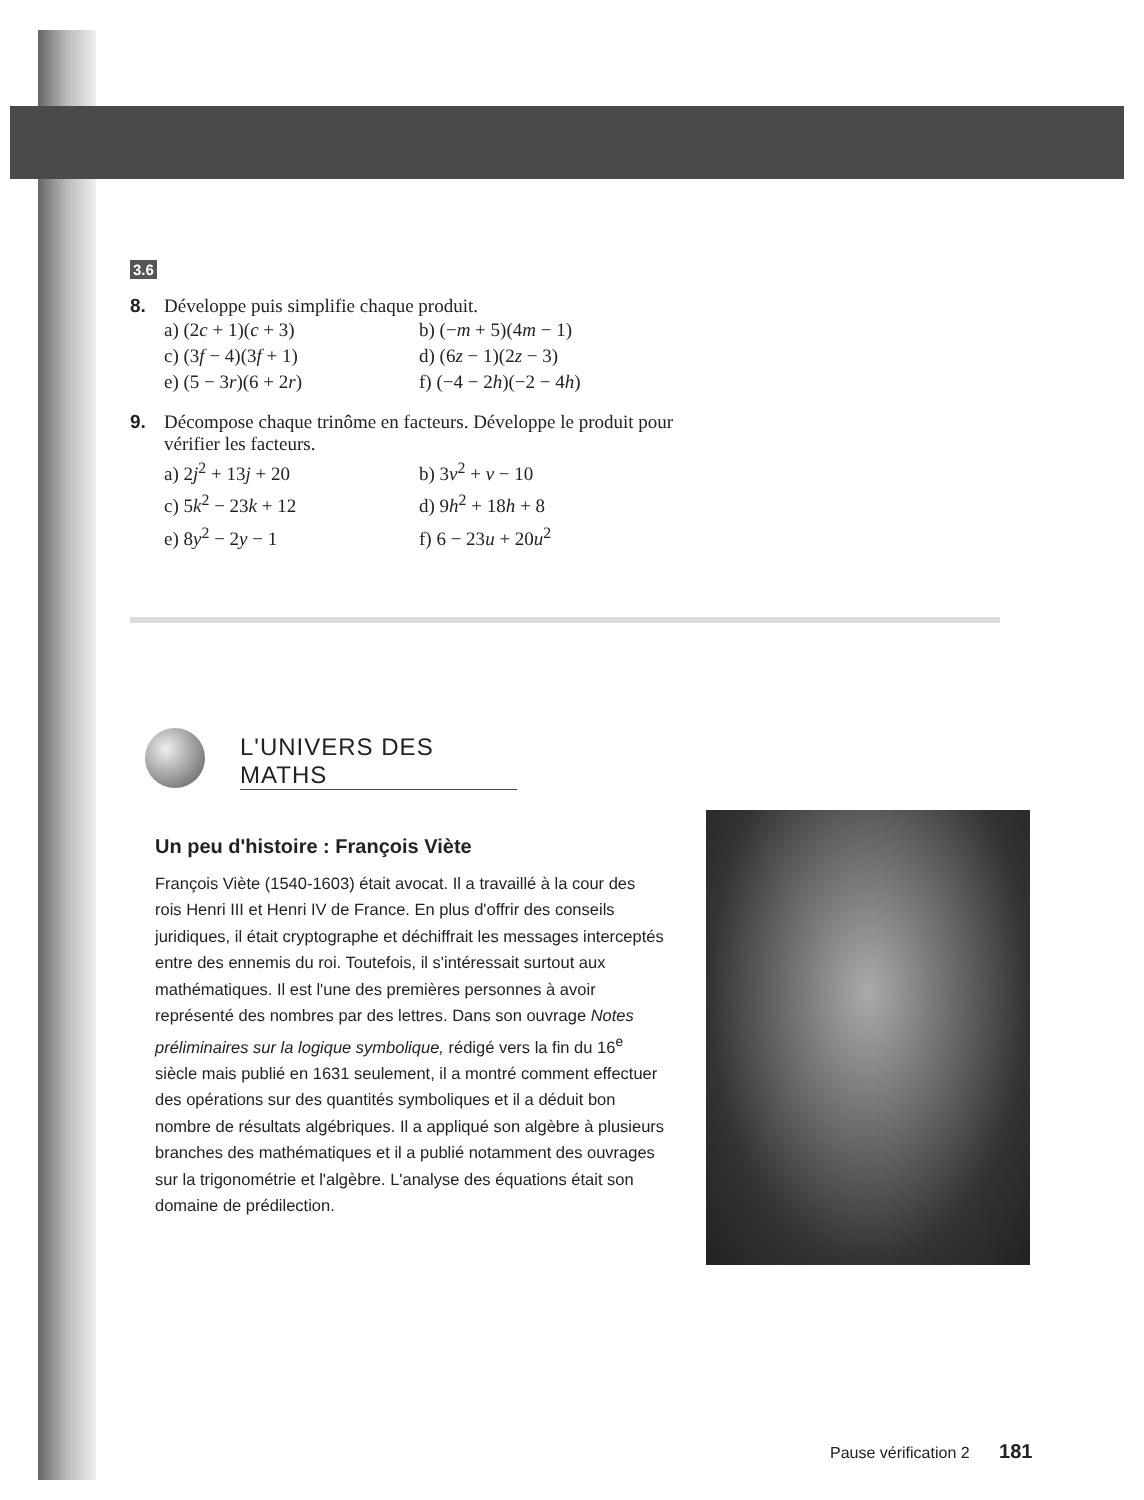3.6
8. Développe puis simplifie chaque produit.
a) (2c + 1)(c + 3) b) (−m + 5)(4m − 1) c) (3f − 4)(3f + 1) d) (6z − 1)(2z − 3) e) (5 − 3r)(6 + 2r) f) (−4 − 2h)(−2 − 4h)
9. Décompose chaque trinôme en facteurs. Développe le produit pour
vérifier les facteurs.
a) 2j<sup>2</sup> + 13j + 20 b) 3v<sup>2</sup> + v − 10 c) 5k<sup>2</sup> − 23k + 12 d) 9h<sup>2</sup> + 18h + 8 e) 8y<sup>2</sup> − 2y − 1 f) 6 − 23u + 20u<sup>2</sup>
L'UNIVERS DES MATHS
Un peu d'histoire : François Viète
François Viète (1540-1603) était avocat. Il a travaillé à la cour des rois Henri III et Henri IV de France. En plus d'offrir des conseils juridiques, il était cryptographe et déchiffrait les messages interceptés entre des ennemis du roi. Toutefois, il s'intéressait surtout aux mathématiques. Il est l'une des premières personnes à avoir représenté des nombres par des lettres. Dans son ouvrage Notes préliminaires sur la logique symbolique, rédigé vers la fin du 16<sup>e</sup> siècle mais publié en 1631 seulement, il a montré comment effectuer des opérations sur des quantités symboliques et il a déduit bon nombre de résultats algébriques. Il a appliqué son algèbre à plusieurs branches des mathématiques et il a publié notamment des ouvrages sur la trigonométrie et l'algèbre. L'analyse des équations était son domaine de prédilection.
Pause vérification 2 181